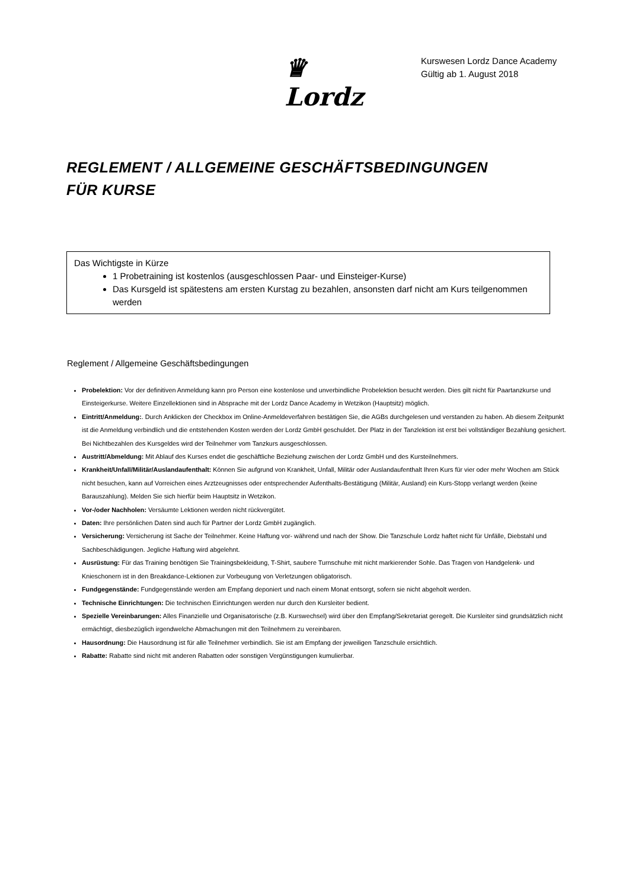♛
Lordz
Kurswesen Lordz Dance Academy
Gültig ab 1. August 2018
REGLEMENT / ALLGEMEINE GESCHÄFTSBEDINGUNGEN
FÜR KURSE
Das Wichtigste in Kürze
1 Probetraining ist kostenlos (ausgeschlossen Paar- und Einsteiger-Kurse)
Das Kursgeld ist spätestens am ersten Kurstag zu bezahlen, ansonsten darf nicht am Kurs teilgenommen werden
Reglement / Allgemeine Geschäftsbedingungen
Probelektion: Vor der definitiven Anmeldung kann pro Person eine kostenlose und unverbindliche Probelektion besucht werden. Dies gilt nicht für Paartanzkurse und Einsteigerkurse. Weitere Einzellektionen sind in Absprache mit der Lordz Dance Academy in Wetzikon (Hauptsitz) möglich.
Eintritt/Anmeldung:. Durch Anklicken der Checkbox im Online-Anmeldeverfahren bestätigen Sie, die AGBs durchgelesen und verstanden zu haben. Ab diesem Zeitpunkt ist die Anmeldung verbindlich und die entstehenden Kosten werden der Lordz GmbH geschuldet. Der Platz in der Tanzlektion ist erst bei vollständiger Bezahlung gesichert. Bei Nichtbezahlen des Kursgeldes wird der Teilnehmer vom Tanzkurs ausgeschlossen.
Austritt/Abmeldung: Mit Ablauf des Kurses endet die geschäftliche Beziehung zwischen der Lordz GmbH und des Kursteilnehmers.
Krankheit/Unfall/Militär/Auslandaufenthalt: Können Sie aufgrund von Krankheit, Unfall, Militär oder Auslandaufenthalt Ihren Kurs für vier oder mehr Wochen am Stück nicht besuchen, kann auf Vorreichen eines Arztzeugnisses oder entsprechender Aufenthalts-Bestätigung (Militär, Ausland) ein Kurs-Stopp verlangt werden (keine Barauszahlung). Melden Sie sich hierfür beim Hauptsitz in Wetzikon.
Vor-/oder Nachholen: Versäumte Lektionen werden nicht rückvergütet.
Daten: Ihre persönlichen Daten sind auch für Partner der Lordz GmbH zugänglich.
Versicherung: Versicherung ist Sache der Teilnehmer. Keine Haftung vor- während und nach der Show. Die Tanzschule Lordz haftet nicht für Unfälle, Diebstahl und Sachbeschädigungen. Jegliche Haftung wird abgelehnt.
Ausrüstung: Für das Training benötigen Sie Trainingsbekleidung, T-Shirt, saubere Turnschuhe mit nicht markierender Sohle. Das Tragen von Handgelenk- und Knieschonern ist in den Breakdance-Lektionen zur Vorbeugung von Verletzungen obligatorisch.
Fundgegenstände: Fundgegenstände werden am Empfang deponiert und nach einem Monat entsorgt, sofern sie nicht abgeholt werden.
Technische Einrichtungen: Die technischen Einrichtungen werden nur durch den Kursleiter bedient.
Spezielle Vereinbarungen: Alles Finanzielle und Organisatorische (z.B. Kurswechsel) wird über den Empfang/Sekretariat geregelt. Die Kursleiter sind grundsätzlich nicht ermächtigt, diesbezüglich irgendwelche Abmachungen mit den Teilnehmern zu vereinbaren.
Hausordnung: Die Hausordnung ist für alle Teilnehmer verbindlich. Sie ist am Empfang der jeweiligen Tanzschule ersichtlich.
Rabatte: Rabatte sind nicht mit anderen Rabatten oder sonstigen Vergünstigungen kumulierbar.